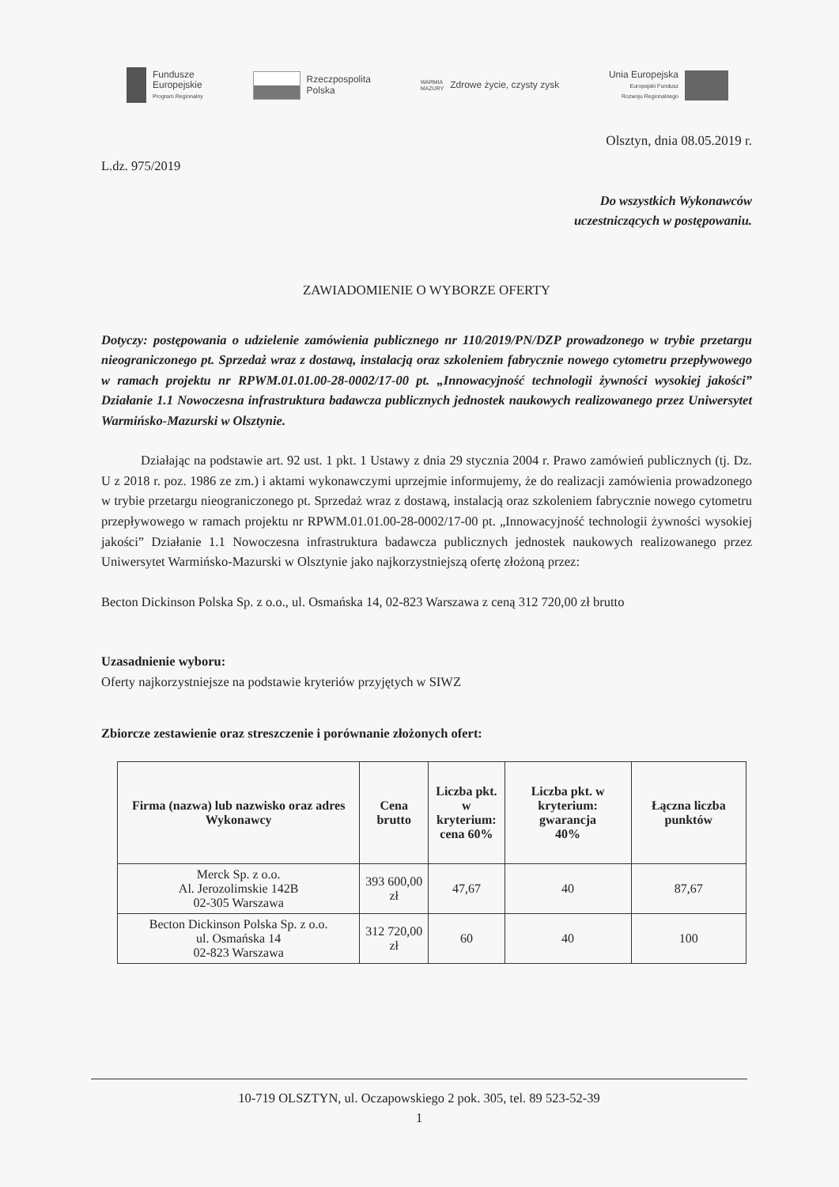Fundusze
Europejskie
Program Regionalny
Rzeczpospolita
Polska
WARMIA
MAZURY
Zdrowe życie, czysty zysk
Unia Europejska
Europejski Fundusz
Rozwoju Regionalnego
Olsztyn, dnia 08.05.2019 r.
L.dz. 975/2019
Do wszystkich Wykonawców
uczestniczących w postępowaniu.
ZAWIADOMIENIE O WYBORZE OFERTY
Dotyczy: postępowania o udzielenie zamówienia publicznego nr 110/2019/PN/DZP prowadzonego w trybie przetargu nieograniczonego pt. Sprzedaż wraz z dostawą, instalacją oraz szkoleniem fabrycznie nowego cytometru przepływowego w ramach projektu nr RPWM.01.01.00-28-0002/17-00 pt. „Innowacyjność technologii żywności wysokiej jakości” Działanie 1.1 Nowoczesna infrastruktura badawcza publicznych jednostek naukowych realizowanego przez Uniwersytet Warmińsko-Mazurski w Olsztynie.
Działając na podstawie art. 92 ust. 1 pkt. 1 Ustawy z dnia 29 stycznia 2004 r. Prawo zamówień publicznych (tj. Dz. U z 2018 r. poz. 1986 ze zm.) i aktami wykonawczymi uprzejmie informujemy, że do realizacji zamówienia prowadzonego w trybie przetargu nieograniczonego pt. Sprzedaż wraz z dostawą, instalacją oraz szkoleniem fabrycznie nowego cytometru przepływowego w ramach projektu nr RPWM.01.01.00-28-0002/17-00 pt. „Innowacyjność technologii żywności wysokiej jakości” Działanie 1.1 Nowoczesna infrastruktura badawcza publicznych jednostek naukowych realizowanego przez Uniwersytet Warmińsko-Mazurski w Olsztynie jako najkorzystniejszą ofertę złożoną przez:
Becton Dickinson Polska Sp. z o.o., ul. Osmańska 14, 02-823 Warszawa z ceną 312 720,00 zł brutto
Uzasadnienie wyboru:
Oferty najkorzystniejsze na podstawie kryteriów przyjętych w SIWZ
Zbiorcze zestawienie oraz streszczenie i porównanie złożonych ofert:
| Firma (nazwa) lub nazwisko oraz adres Wykonawcy | Cena brutto | Liczba pkt. w kryterium: cena 60% | Liczba pkt. w kryterium: gwarancja 40% | Łączna liczba punktów |
| --- | --- | --- | --- | --- |
| Merck Sp. z o.o. Al. Jerozolimskie 142B 02-305 Warszawa | 393 600,00 zł | 47,67 | 40 | 87,67 |
| Becton Dickinson Polska Sp. z o.o. ul. Osmańska 14 02-823 Warszawa | 312 720,00 zł | 60 | 40 | 100 |
10-719 OLSZTYN, ul. Oczapowskiego 2 pok. 305, tel. 89 523-52-39
1